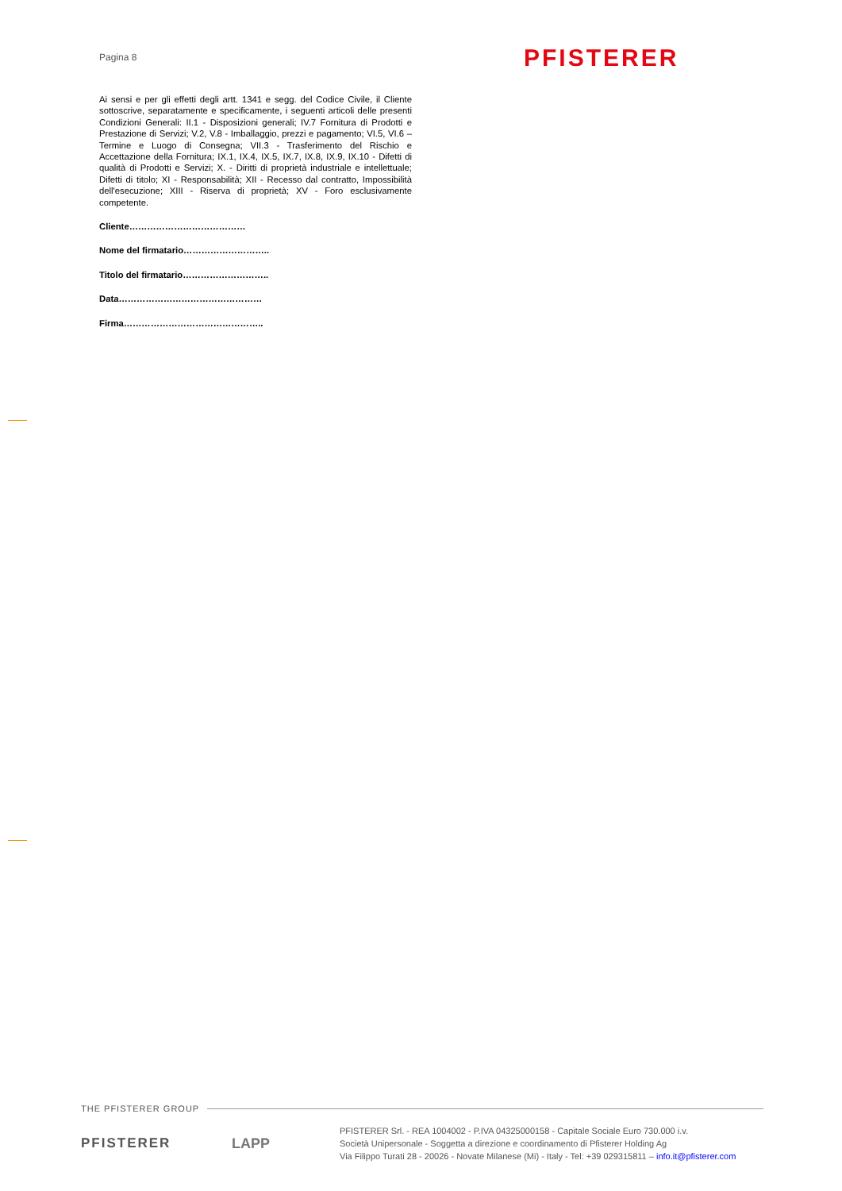Pagina 8 PFISTERER
Ai sensi e per gli effetti degli artt. 1341 e segg. del Codice Civile, il Cliente sottoscrive, separatamente e specificamente, i seguenti articoli delle presenti Condizioni Generali: II.1 - Disposizioni generali; IV.7 Fornitura di Prodotti e Prestazione di Servizi; V.2, V.8 - Imballaggio, prezzi e pagamento; VI.5, VI.6 – Termine e Luogo di Consegna; VII.3 - Trasferimento del Rischio e Accettazione della Fornitura; IX.1, IX.4, IX.5, IX.7, IX.8, IX.9, IX.10 - Difetti di qualità di Prodotti e Servizi; X. - Diritti di proprietà industriale e intellettuale; Difetti di titolo; XI - Responsabilità; XII - Recesso dal contratto, Impossibilità dell'esecuzione; XIII - Riserva di proprietà; XV - Foro esclusivamente competente.
Cliente…………………………………
Nome del firmatario………………………..
Titolo del firmatario………………………..
Data…………………………………………
Firma………………………………………..
THE PFISTERER GROUP
PFISTERER LAPP
PFISTERER Srl. - REA 1004002 - P.IVA 04325000158 - Capitale Sociale Euro 730.000 i.v.
Società Unipersonale - Soggetta a direzione e coordinamento di Pfisterer Holding Ag
Via Filippo Turati 28 - 20026 - Novate Milanese (Mi) - Italy - Tel: +39 029315811 – info.it@pfisterer.com